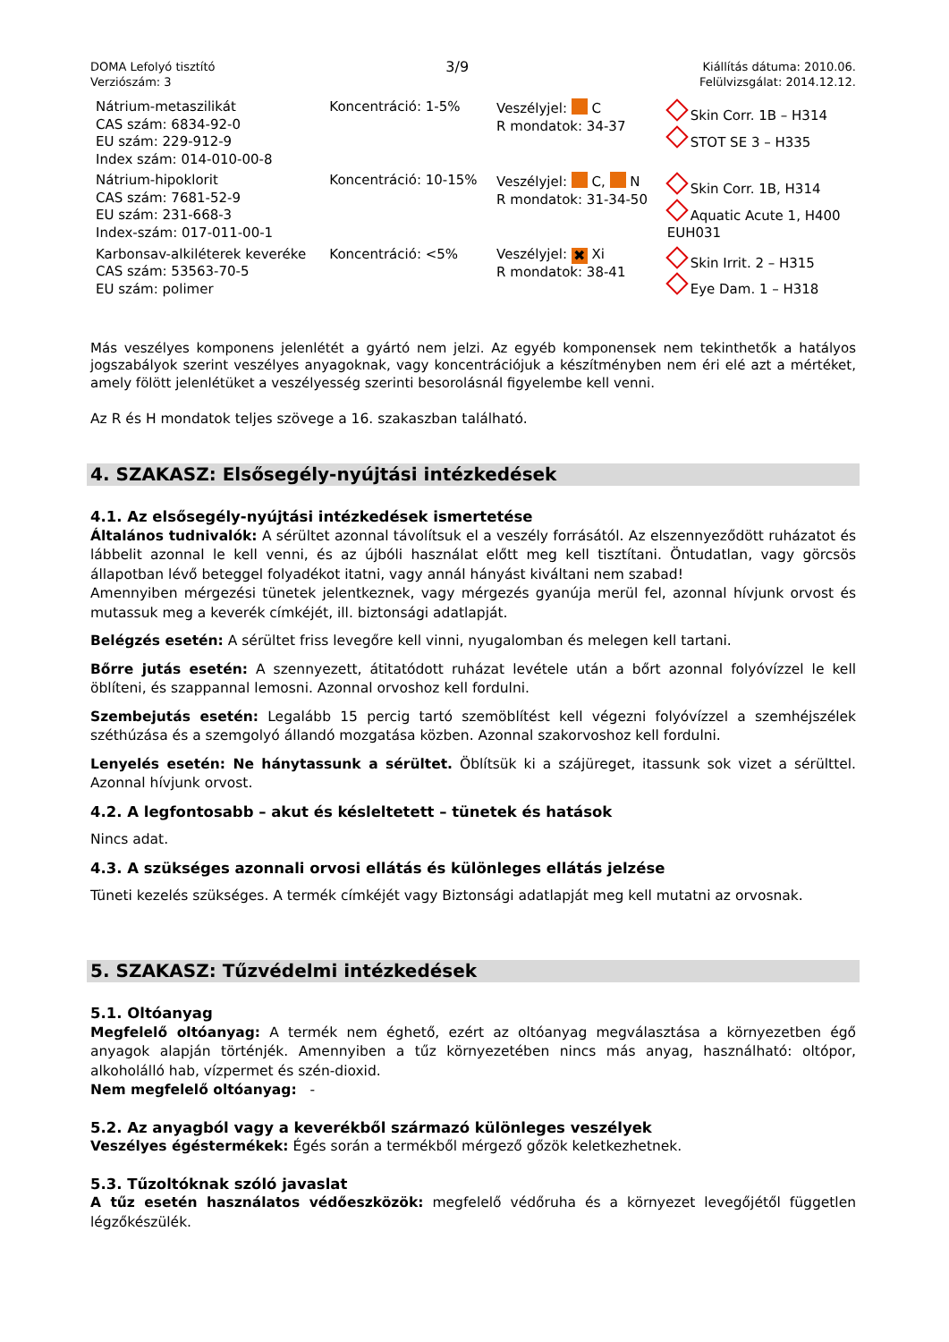DOMA Lefolyó tisztító
Verziószám: 3
3/9
Kiállítás dátuma: 2010.06.
Felülvizsgálat: 2014.12.12.
| Nátrium-metaszilikát CAS szám: 6834-92-0 EU szám: 229-912-9 Index szám: 014-010-00-8 | Koncentráció: 1-5% | Veszélyjel: C R mondatok: 34-37 | Skin Corr. 1B – H314 STOT SE 3 – H335 |
| Nátrium-hipoklorit CAS szám: 7681-52-9 EU szám: 231-668-3 Index-szám: 017-011-00-1 | Koncentráció: 10-15% | Veszélyjel: C, N R mondatok: 31-34-50 | Skin Corr. 1B, H314 Aquatic Acute 1, H400 EUH031 |
| Karbonsav-alkiléterek keveréke CAS szám: 53563-70-5 EU szám: polimer | Koncentráció: <5% | Veszélyjel: ✖ Xi R mondatok: 38-41 | Skin Irrit. 2 – H315 Eye Dam. 1 – H318 |
Más veszélyes komponens jelenlétét a gyártó nem jelzi. Az egyéb komponensek nem tekinthetők a hatályos jogszabályok szerint veszélyes anyagoknak, vagy koncentrációjuk a készítményben nem éri elé azt a mértéket, amely fölött jelenlétüket a veszélyesség szerinti besorolásnál figyelembe kell venni.
Az R és H mondatok teljes szövege a 16. szakaszban található.
4. SZAKASZ: Elsősegély-nyújtási intézkedések
4.1. Az elsősegély-nyújtási intézkedések ismertetése
Általános tudnivalók: A sérültet azonnal távolítsuk el a veszély forrásától. Az elszennyeződött ruházatot és lábbelit azonnal le kell venni, és az újbóli használat előtt meg kell tisztítani. Öntudatlan, vagy görcsös állapotban lévő beteggel folyadékot itatni, vagy annál hányást kiváltani nem szabad!
Amennyiben mérgezési tünetek jelentkeznek, vagy mérgezés gyanúja merül fel, azonnal hívjunk orvost és mutassuk meg a keverék címkéjét, ill. biztonsági adatlapját.
Belégzés esetén: A sérültet friss levegőre kell vinni, nyugalomban és melegen kell tartani.
Bőrre jutás esetén: A szennyezett, átitatódott ruházat levétele után a bőrt azonnal folyóvízzel le kell öblíteni, és szappannal lemosni. Azonnal orvoshoz kell fordulni.
Szembejutás esetén: Legalább 15 percig tartó szemöblítést kell végezni folyóvízzel a szemhéjszélek széthúzása és a szemgolyó állandó mozgatása közben. Azonnal szakorvoshoz kell fordulni.
Lenyelés esetén: Ne hánytassunk a sérültet. Öblítsük ki a szájüreget, itassunk sok vizet a sérülttel. Azonnal hívjunk orvost.
4.2. A legfontosabb – akut és késleltetett – tünetek és hatások
Nincs adat.
4.3. A szükséges azonnali orvosi ellátás és különleges ellátás jelzése
Tüneti kezelés szükséges. A termék címkéjét vagy Biztonsági adatlapját meg kell mutatni az orvosnak.
5. SZAKASZ: Tűzvédelmi intézkedések
5.1. Oltóanyag
Megfelelő oltóanyag: A termék nem éghető, ezért az oltóanyag megválasztása a környezetben égő anyagok alapján történjék. Amennyiben a tűz környezetében nincs más anyag, használható: oltópor, alkoholálló hab, vízpermet és szén-dioxid.
Nem megfelelő oltóanyag: -
5.2. Az anyagból vagy a keverékből származó különleges veszélyek
Veszélyes égéstermékek: Égés során a termékből mérgező gőzök keletkezhetnek.
5.3. Tűzoltóknak szóló javaslat
A tűz esetén használatos védőeszközök: megfelelő védőruha és a környezet levegőjétől független légzőkészülék.